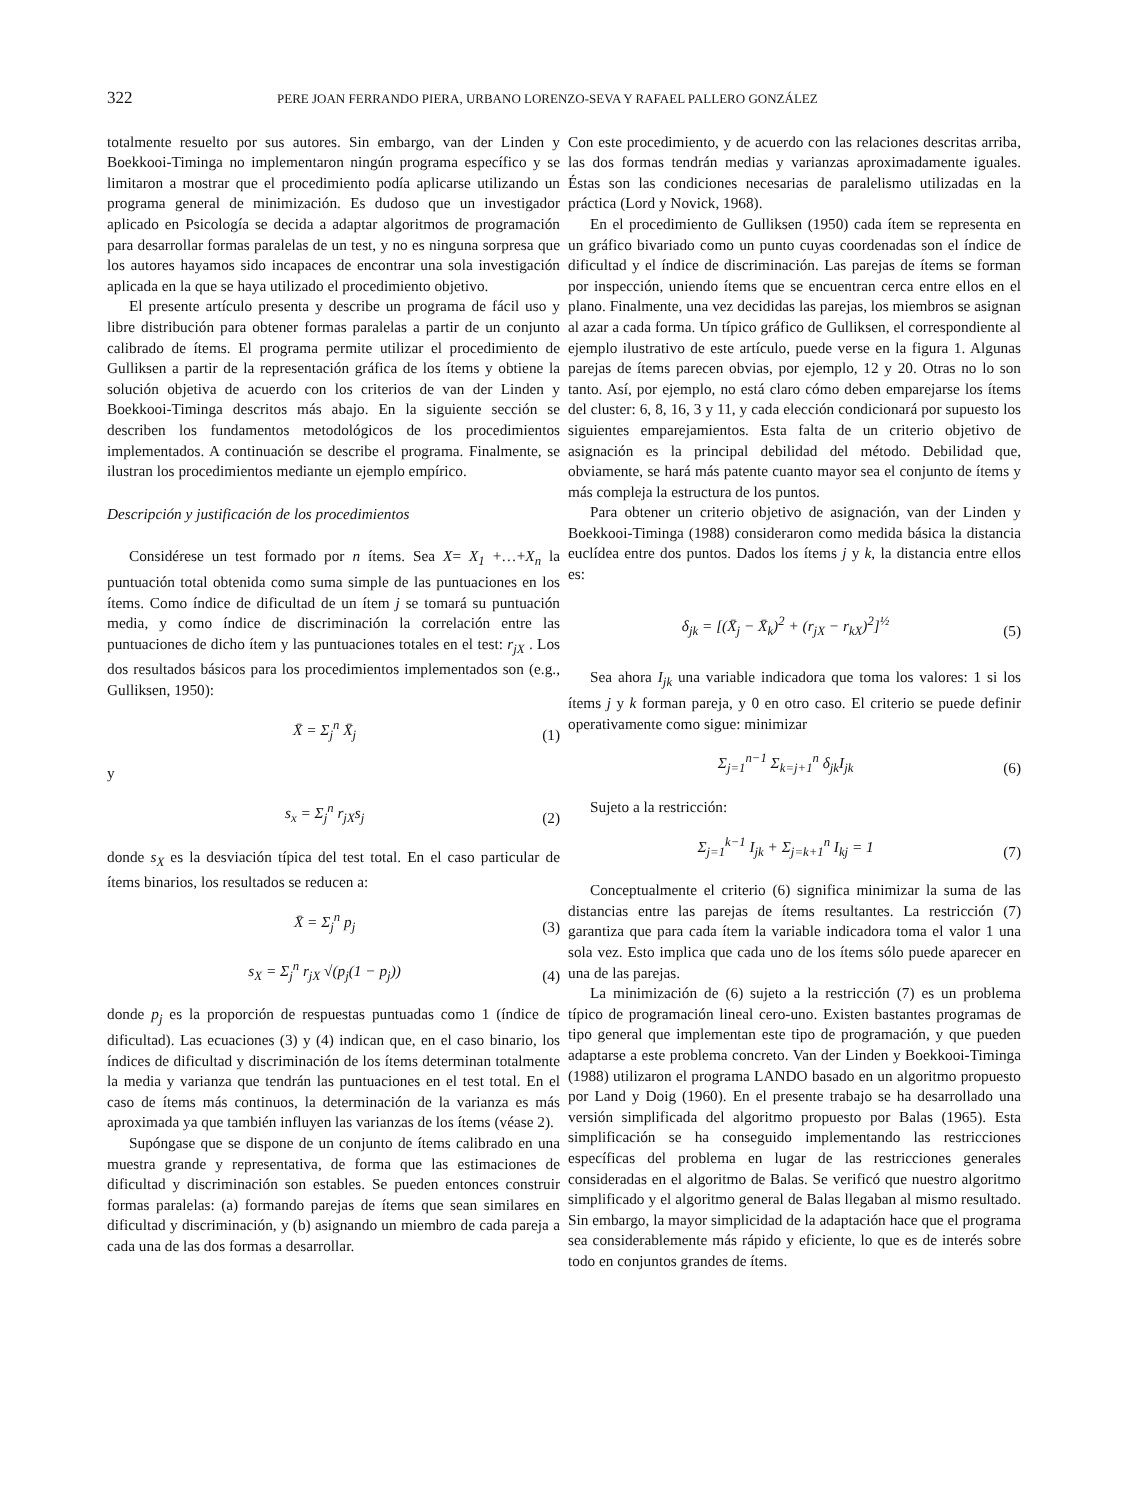322 PERE JOAN FERRANDO PIERA, URBANO LORENZO-SEVA Y RAFAEL PALLERO GONZÁLEZ
totalmente resuelto por sus autores. Sin embargo, van der Linden y Boekkooi-Timinga no implementaron ningún programa específico y se limitaron a mostrar que el procedimiento podía aplicarse utilizando un programa general de minimización. Es dudoso que un investigador aplicado en Psicología se decida a adaptar algoritmos de programación para desarrollar formas paralelas de un test, y no es ninguna sorpresa que los autores hayamos sido incapaces de encontrar una sola investigación aplicada en la que se haya utilizado el procedimiento objetivo.
El presente artículo presenta y describe un programa de fácil uso y libre distribución para obtener formas paralelas a partir de un conjunto calibrado de ítems. El programa permite utilizar el procedimiento de Gulliksen a partir de la representación gráfica de los ítems y obtiene la solución objetiva de acuerdo con los criterios de van der Linden y Boekkooi-Timinga descritos más abajo. En la siguiente sección se describen los fundamentos metodológicos de los procedimientos implementados. A continuación se describe el programa. Finalmente, se ilustran los procedimientos mediante un ejemplo empírico.
Descripción y justificación de los procedimientos
Considérese un test formado por n ítems. Sea X= X<sub>1</sub> +…+X<sub>n</sub> la puntuación total obtenida como suma simple de las puntuaciones en los ítems. Como índice de dificultad de un ítem j se tomará su puntuación media, y como índice de discriminación la correlación entre las puntuaciones de dicho ítem y las puntuaciones totales en el test: r<sub>jX</sub> . Los dos resultados básicos para los procedimientos implementados son (e.g., Gulliksen, 1950):
X̄ = Σ<sub>j</sub><sup>n</sup> X̄<sub>j</sub> (1)
y
s<sub>x</sub> = Σ<sub>j</sub><sup>n</sup> r<sub>jX</sub>s<sub>j</sub> (2)
donde s<sub>X</sub> es la desviación típica del test total. En el caso particular de ítems binarios, los resultados se reducen a:
X̄ = Σ<sub>j</sub><sup>n</sup> p<sub>j</sub> (3)
s<sub>X</sub> = Σ<sub>j</sub><sup>n</sup> r<sub>jX</sub> √(p<sub>j</sub>(1 − p<sub>j</sub>)) (4)
donde p<sub>j</sub> es la proporción de respuestas puntuadas como 1 (índice de dificultad). Las ecuaciones (3) y (4) indican que, en el caso binario, los índices de dificultad y discriminación de los ítems determinan totalmente la media y varianza que tendrán las puntuaciones en el test total. En el caso de ítems más continuos, la determinación de la varianza es más aproximada ya que también influyen las varianzas de los ítems (véase 2).
Supóngase que se dispone de un conjunto de ítems calibrado en una muestra grande y representativa, de forma que las estimaciones de dificultad y discriminación son estables. Se pueden entonces construir formas paralelas: (a) formando parejas de ítems que sean similares en dificultad y discriminación, y (b) asignando un miembro de cada pareja a cada una de las dos formas a desarrollar.
Con este procedimiento, y de acuerdo con las relaciones descritas arriba, las dos formas tendrán medias y varianzas aproximadamente iguales. Éstas son las condiciones necesarias de paralelismo utilizadas en la práctica (Lord y Novick, 1968).
En el procedimiento de Gulliksen (1950) cada ítem se representa en un gráfico bivariado como un punto cuyas coordenadas son el índice de dificultad y el índice de discriminación. Las parejas de ítems se forman por inspección, uniendo ítems que se encuentran cerca entre ellos en el plano. Finalmente, una vez decididas las parejas, los miembros se asignan al azar a cada forma. Un típico gráfico de Gulliksen, el correspondiente al ejemplo ilustrativo de este artículo, puede verse en la figura 1. Algunas parejas de ítems parecen obvias, por ejemplo, 12 y 20. Otras no lo son tanto. Así, por ejemplo, no está claro cómo deben emparejarse los ítems del cluster: 6, 8, 16, 3 y 11, y cada elección condicionará por supuesto los siguientes emparejamientos. Esta falta de un criterio objetivo de asignación es la principal debilidad del método. Debilidad que, obviamente, se hará más patente cuanto mayor sea el conjunto de ítems y más compleja la estructura de los puntos.
Para obtener un criterio objetivo de asignación, van der Linden y Boekkooi-Timinga (1988) consideraron como medida básica la distancia euclídea entre dos puntos. Dados los ítems j y k, la distancia entre ellos es:
δ<sub>jk</sub> = [(X̄<sub>j</sub> − X̄<sub>k</sub>)<sup>2</sup> + (r<sub>jX</sub> − r<sub>kX</sub>)<sup>2</sup>]<sup>½</sup> (5)
Sea ahora I<sub>jk</sub> una variable indicadora que toma los valores: 1 si los ítems j y k forman pareja, y 0 en otro caso. El criterio se puede definir operativamente como sigue: minimizar
Σ<sub>j=1</sub><sup>n−1</sup> Σ<sub>k=j+1</sub><sup>n</sup> δ<sub>jk</sub>I<sub>jk</sub> (6)
Sujeto a la restricción:
Σ<sub>j=1</sub><sup>k−1</sup> I<sub>jk</sub> + Σ<sub>j=k+1</sub><sup>n</sup> I<sub>kj</sub> = 1 (7)
Conceptualmente el criterio (6) significa minimizar la suma de las distancias entre las parejas de ítems resultantes. La restricción (7) garantiza que para cada ítem la variable indicadora toma el valor 1 una sola vez. Esto implica que cada uno de los ítems sólo puede aparecer en una de las parejas.
La minimización de (6) sujeto a la restricción (7) es un problema típico de programación lineal cero-uno. Existen bastantes programas de tipo general que implementan este tipo de programación, y que pueden adaptarse a este problema concreto. Van der Linden y Boekkooi-Timinga (1988) utilizaron el programa LANDO basado en un algoritmo propuesto por Land y Doig (1960). En el presente trabajo se ha desarrollado una versión simplificada del algoritmo propuesto por Balas (1965). Esta simplificación se ha conseguido implementando las restricciones específicas del problema en lugar de las restricciones generales consideradas en el algoritmo de Balas. Se verificó que nuestro algoritmo simplificado y el algoritmo general de Balas llegaban al mismo resultado. Sin embargo, la mayor simplicidad de la adaptación hace que el programa sea considerablemente más rápido y eficiente, lo que es de interés sobre todo en conjuntos grandes de ítems.